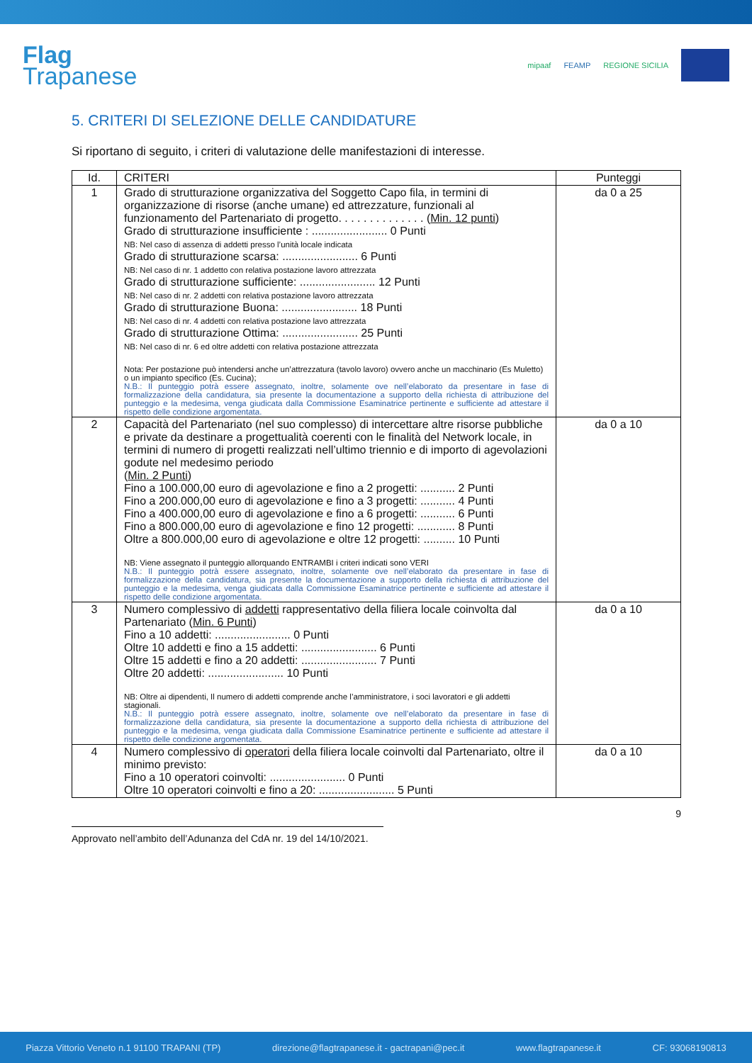Flag
Trapanese
mipaaf FEAMP REGIONE SICILIA
5. CRITERI DI SELEZIONE DELLE CANDIDATURE
Si riportano di seguito, i criteri di valutazione delle manifestazioni di interesse.
| Id. | CRITERI | Punteggi |
| --- | --- | --- |
| 1 | Grado di strutturazione organizzativa del Soggetto Capo fila, in termini di organizzazione di risorse (anche umane) ed attrezzature, funzionali al funzionamento del Partenariato di progetto. . . . . . . . . . . . . . ( Min. 12 punti ) Grado di strutturazione insufficiente : ........................ 0 Punti NB: Nel caso di assenza di addetti presso l’unità locale indicata Grado di strutturazione scarsa: ........................ 6 Punti NB: Nel caso di nr. 1 addetto con relativa postazione lavoro attrezzata Grado di strutturazione sufficiente: ........................ 12 Punti NB: Nel caso di nr. 2 addetti con relativa postazione lavoro attrezzata Grado di strutturazione Buona: ........................ 18 Punti NB: Nel caso di nr. 4 addetti con relativa postazione lavo attrezzata Grado di strutturazione Ottima: ........................ 25 Punti NB: Nel caso di nr. 6 ed oltre addetti con relativa postazione attrezzata Nota: Per postazione può intendersi anche un’attrezzatura (tavolo lavoro) ovvero anche un macchinario (Es Muletto) o un impianto specifico (Es. Cucina); N.B.: Il punteggio potrà essere assegnato, inoltre, solamente ove nell’elaborato da presentare in fase di formalizzazione della candidatura, sia presente la documentazione a supporto della richiesta di attribuzione del punteggio e la medesima, venga giudicata dalla Commissione Esaminatrice pertinente e sufficiente ad attestare il rispetto delle condizione argomentata. | da 0 a 25 |
| 2 | Capacità del Partenariato (nel suo complesso) di intercettare altre risorse pubbliche e private da destinare a progettualità coerenti con le finalità del Network locale, in termini di numero di progetti realizzati nell’ultimo triennio e di importo di agevolazioni godute nel medesimo periodo ( Min. 2 Punti ) Fino a 100.000,00 euro di agevolazione e fino a 2 progetti: ........... 2 Punti Fino a 200.000,00 euro di agevolazione e fino a 3 progetti: ........... 4 Punti Fino a 400.000,00 euro di agevolazione e fino a 6 progetti: ........... 6 Punti Fino a 800.000,00 euro di agevolazione e fino 12 progetti: ............ 8 Punti Oltre a 800.000,00 euro di agevolazione e oltre 12 progetti: .......... 10 Punti NB: Viene assegnato il punteggio allorquando ENTRAMBI i criteri indicati sono VERI N.B.: Il punteggio potrà essere assegnato, inoltre, solamente ove nell’elaborato da presentare in fase di formalizzazione della candidatura, sia presente la documentazione a supporto della richiesta di attribuzione del punteggio e la medesima, venga giudicata dalla Commissione Esaminatrice pertinente e sufficiente ad attestare il rispetto delle condizione argomentata. | da 0 a 10 |
| 3 | Numero complessivo di addetti rappresentativo della filiera locale coinvolta dal Partenariato ( Min. 6 Punti ) Fino a 10 addetti: ........................ 0 Punti Oltre 10 addetti e fino a 15 addetti: ........................ 6 Punti Oltre 15 addetti e fino a 20 addetti: ........................ 7 Punti Oltre 20 addetti: ........................ 10 Punti NB: Oltre ai dipendenti, Il numero di addetti comprende anche l’amministratore, i soci lavoratori e gli addetti stagionali. N.B.: Il punteggio potrà essere assegnato, inoltre, solamente ove nell’elaborato da presentare in fase di formalizzazione della candidatura, sia presente la documentazione a supporto della richiesta di attribuzione del punteggio e la medesima, venga giudicata dalla Commissione Esaminatrice pertinente e sufficiente ad attestare il rispetto delle condizione argomentata. | da 0 a 10 |
| 4 | Numero complessivo di operatori della filiera locale coinvolti dal Partenariato, oltre il minimo previsto: Fino a 10 operatori coinvolti: ........................ 0 Punti Oltre 10 operatori coinvolti e fino a 20: ........................ 5 Punti | da 0 a 10 |
9
Approvato nell’ambito dell’Adunanza del CdA nr. 19 del 14/10/2021.
Piazza Vittorio Veneto n.1 91100 TRAPANI (TP) direzione@flagtrapanese.it - gactrapani@pec.it www.flagtrapanese.it CF: 93068190813